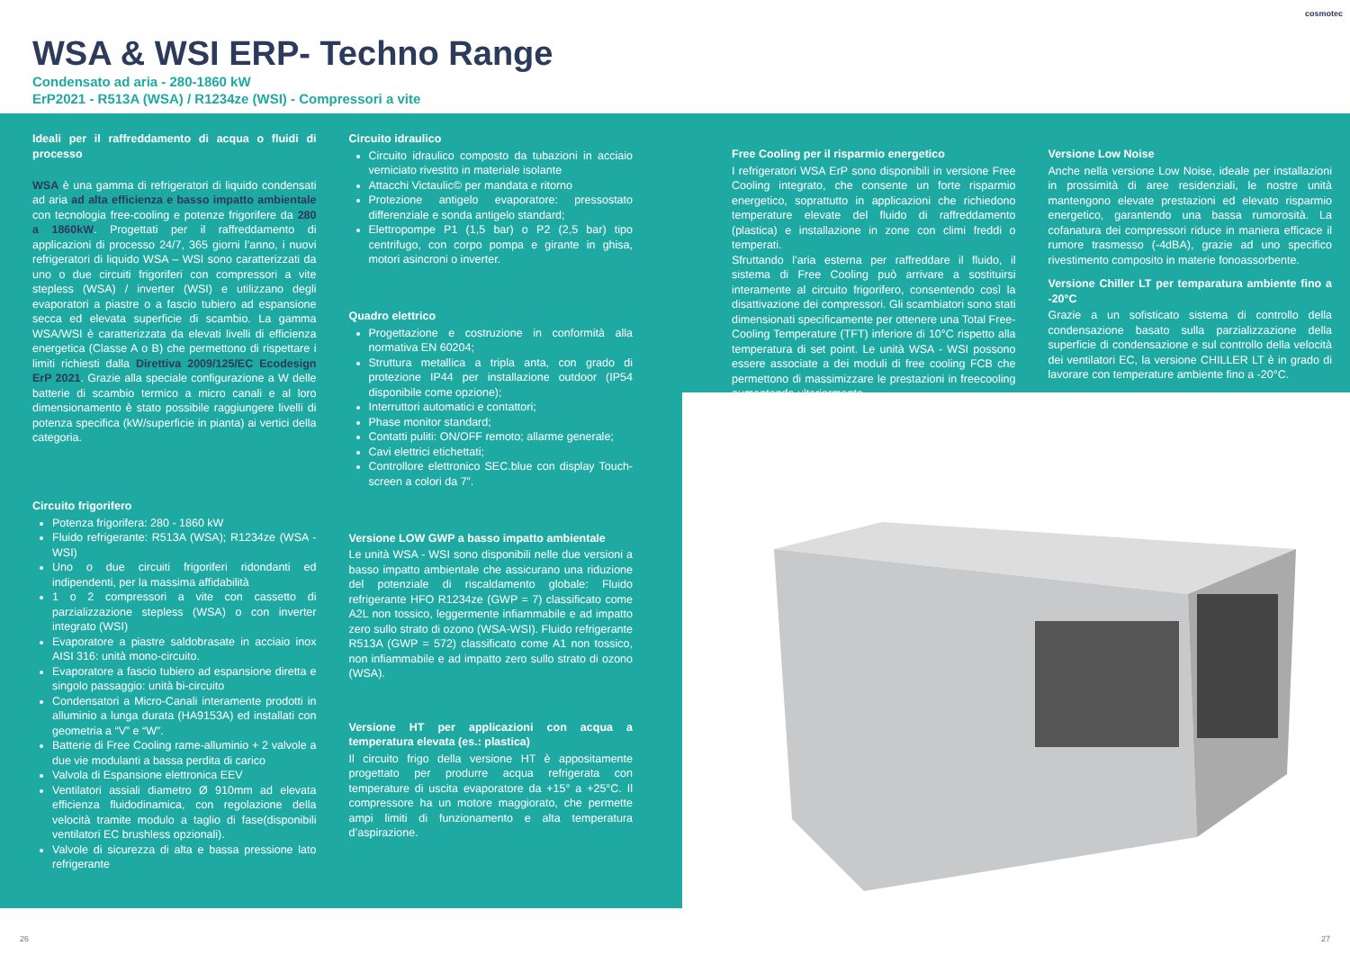cosmotec
WSA & WSI ERP- Techno Range
Condensato ad aria - 280-1860 kW
ErP2021 - R513A (WSA) / R1234ze (WSI) - Compressori a vite
Ideali per il raffreddamento di acqua o fluidi di processo
WSA è una gamma di refrigeratori di liquido condensati ad aria ad alta efficienza e basso impatto ambientale con tecnologia free-cooling e potenze frigorifere da 280 a 1860kW. Progettati per il raffreddamento di applicazioni di processo 24/7, 365 giorni l’anno, i nuovi refrigeratori di liquido WSA – WSI sono caratterizzati da uno o due circuiti frigoriferi con compressori a vite stepless (WSA) / inverter (WSI) e utilizzano degli evaporatori a piastre o a fascio tubiero ad espansione secca ed elevata superficie di scambio. La gamma WSA/WSI è caratterizzata da elevati livelli di efficienza energetica (Classe A o B) che permettono di rispettare i limiti richiesti dalla Direttiva 2009/125/EC Ecodesign ErP 2021. Grazie alla speciale configurazione a W delle batterie di scambio termico a micro canali e al loro dimensionamento è stato possibile raggiungere livelli di potenza specifica (kW/superficie in pianta) ai vertici della categoria.
Circuito frigorifero
Potenza frigorifera: 280 - 1860 kW
Fluido refrigerante: R513A (WSA); R1234ze (WSA - WSI)
Uno o due circuiti frigoriferi ridondanti ed indipendenti, per la massima affidabilità
1 o 2 compressori a vite con cassetto di parzializzazione stepless (WSA) o con inverter integrato (WSI)
Evaporatore a piastre saldobrasate in acciaio inox AISI 316: unità mono-circuito.
Evaporatore a fascio tubiero ad espansione diretta e singolo passaggio: unità bi-circuito
Condensatori a Micro-Canali interamente prodotti in alluminio a lunga durata (HA9153A) ed installati con geometria a “V” e “W”.
Batterie di Free Cooling rame-alluminio + 2 valvole a due vie modulanti a bassa perdita di carico
Valvola di Espansione elettronica EEV
Ventilatori assiali diametro Ø 910mm ad elevata efficienza fluidodinamica, con regolazione della velocità tramite modulo a taglio di fase(disponibili ventilatori EC brushless opzionali).
Valvole di sicurezza di alta e bassa pressione lato refrigerante
Circuito idraulico
Circuito idraulico composto da tubazioni in acciaio verniciato rivestito in materiale isolante
Attacchi Victaulic© per mandata e ritorno
Protezione antigelo evaporatore: pressostato differenziale e sonda antigelo standard;
Elettropompe P1 (1,5 bar) o P2 (2,5 bar) tipo centrifugo, con corpo pompa e girante in ghisa, motori asincroni o inverter.
Quadro elettrico
Progettazione e costruzione in conformità alla normativa EN 60204;
Struttura metallica a tripla anta, con grado di protezione IP44 per installazione outdoor (IP54 disponibile come opzione);
Interruttori automatici e contattori;
Phase monitor standard;
Contatti puliti: ON/OFF remoto; allarme generale;
Cavi elettrici etichettati;
Controllore elettronico SEC.blue con display Touch-screen a colori da 7”.
Versione LOW GWP a basso impatto ambientale
Le unità WSA - WSI sono disponibili nelle due versioni a basso impatto ambientale che assicurano una riduzione del potenziale di riscaldamento globale: Fluido refrigerante HFO R1234ze (GWP = 7) classificato come A2L non tossico, leggermente infiammabile e ad impatto zero sullo strato di ozono (WSA-WSI). Fluido refrigerante R513A (GWP = 572) classificato come A1 non tossico, non infiammabile e ad impatto zero sullo strato di ozono (WSA).
Versione HT per applicazioni con acqua a temperatura elevata (es.: plastica)
Il circuito frigo della versione HT è appositamente progettato per produrre acqua refrigerata con temperature di uscita evaporatore da +15° a +25°C. Il compressore ha un motore maggiorato, che permette ampi limiti di funzionamento e alta temperatura d’aspirazione.
Free Cooling per il risparmio energetico
I refrigeratori WSA ErP sono disponibili in versione Free Cooling integrato, che consente un forte risparmio energetico, soprattutto in applicazioni che richiedono temperature elevate del fluido di raffreddamento (plastica) e installazione in zone con climi freddi o temperati.
Sfruttando l’aria esterna per raffreddare il fluido, il sistema di Free Cooling può arrivare a sostituirsi interamente al circuito frigorifero, consentendo così la disattivazione dei compressori. Gli scambiatori sono stati dimensionati specificamente per ottenere una Total Free-Cooling Temperature (TFT) inferiore di 10°C rispetto alla temperatura di set point. Le unità WSA - WSI possono essere associate a dei moduli di free cooling FCB che permettono di massimizzare le prestazioni in freecooling aumentando ulteriormente
Versione Low Noise
Anche nella versione Low Noise, ideale per installazioni in prossimità di aree residenziali, le nostre unità mantengono elevate prestazioni ed elevato risparmio energetico, garantendo una bassa rumorosità. La cofanatura dei compressori riduce in maniera efficace il rumore trasmesso (-4dBA), grazie ad uno specifico rivestimento composito in materie fonoassorbente.
Versione Chiller LT per temparatura ambiente fino a -20°C
Grazie a un sofisticato sistema di controllo della condensazione basato sulla parzializzazione della superficie di condensazione e sul controllo della velocità dei ventilatori EC, la versione CHILLER LT è in grado di lavorare con temperature ambiente fino a -20°C.
26 27